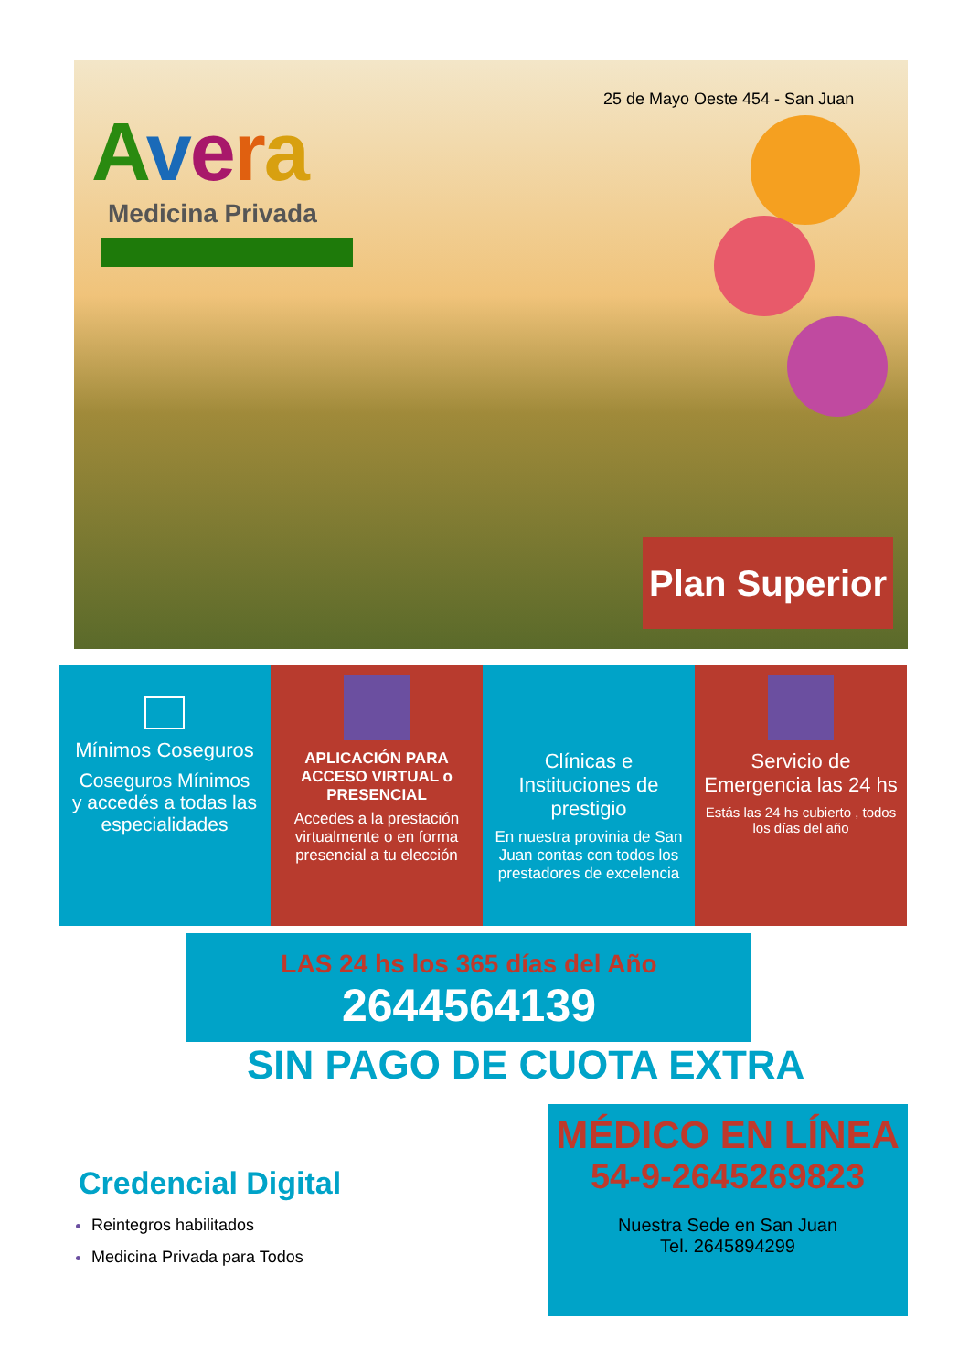25 de Mayo Oeste 454 - San Juan
Avera
Medicina Privada
Plan Superior
Mínimos Coseguros
Coseguros Mínimos
y accedés a todas las especialidades
APLICACIÓN PARA ACCESO VIRTUAL o PRESENCIAL
Accedes a la prestación virtualmente o en forma presencial a tu elección
Clínicas e Instituciones de prestigio
En nuestra provinia de San Juan contas con todos los prestadores de excelencia
Servicio de Emergencia las 24 hs
Estás las 24 hs cubierto , todos los días del año
LAS 24 hs los 365 días del Año
2644564139
SIN PAGO DE CUOTA EXTRA
Credencial Digital
Reintegros habilitados
Medicina Privada para Todos
MÉDICO EN LÍNEA
54-9-2645269823
Nuestra Sede en San Juan
Tel. 2645894299